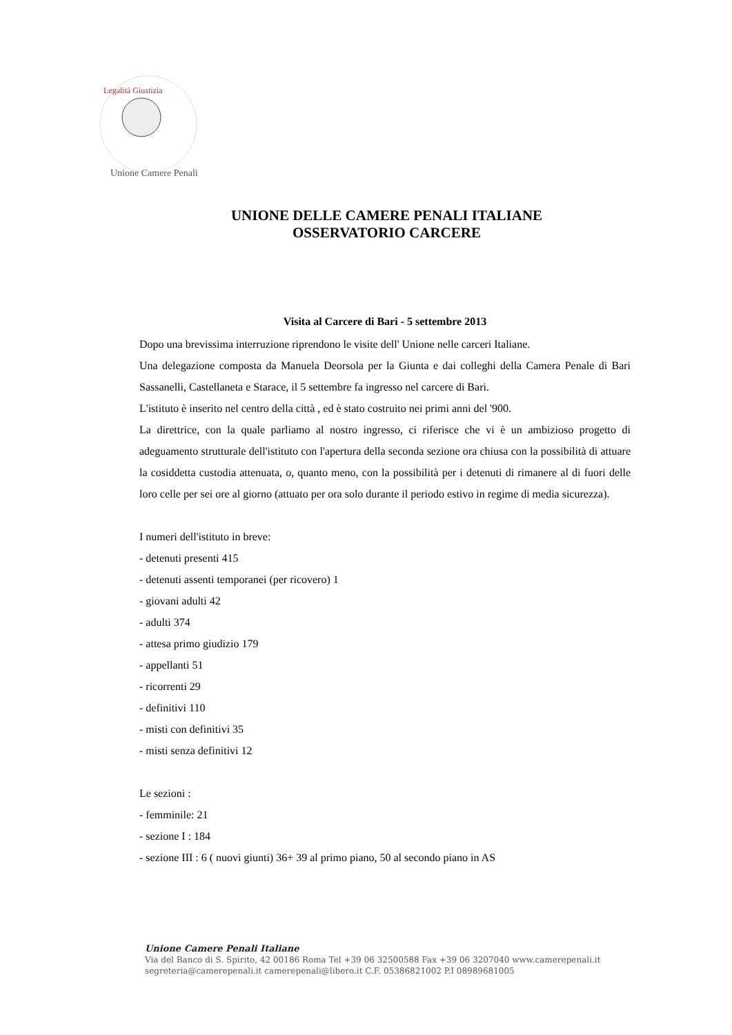Legalità Giustizia
Unione Camere Penali
UNIONE DELLE CAMERE PENALI ITALIANE
OSSERVATORIO CARCERE
Visita al Carcere di Bari - 5 settembre 2013
Dopo una brevissima interruzione riprendono le visite dell' Unione nelle carceri Italiane.
Una delegazione composta da Manuela Deorsola per la Giunta e dai colleghi della Camera Penale di Bari Sassanelli, Castellaneta e Starace, il 5 settembre fa ingresso nel carcere di Bari.
L'istituto è inserito nel centro della città , ed è stato costruito nei primi anni del '900.
La direttrice, con la quale parliamo al nostro ingresso, ci riferisce che vi è un ambizioso progetto di adeguamento strutturale dell'istituto con l'apertura della seconda sezione ora chiusa con la possibilità di attuare la cosiddetta custodia attenuata, o, quanto meno, con la possibilità per i detenuti di rimanere al di fuori delle loro celle per sei ore al giorno (attuato per ora solo durante il periodo estivo in regime di media sicurezza).
I numeri dell'istituto in breve:
- detenuti presenti 415
- detenuti assenti temporanei (per ricovero) 1
- giovani adulti 42
- adulti 374
- attesa primo giudizio 179
- appellanti 51
- ricorrenti 29
- definitivi 110
- misti con definitivi 35
- misti senza definitivi 12
Le sezioni :
- femminile: 21
- sezione I : 184
- sezione III : 6 ( nuovi giunti) 36+ 39 al primo piano, 50 al secondo piano in AS
Unione Camere Penali Italiane
Via del Banco di S. Spirito, 42 00186 Roma Tel +39 06 32500588 Fax +39 06 3207040 www.camerepenali.it
segreteria@camerepenali.it camerepenali@libero.it C.F. 05386821002 P.I 08989681005